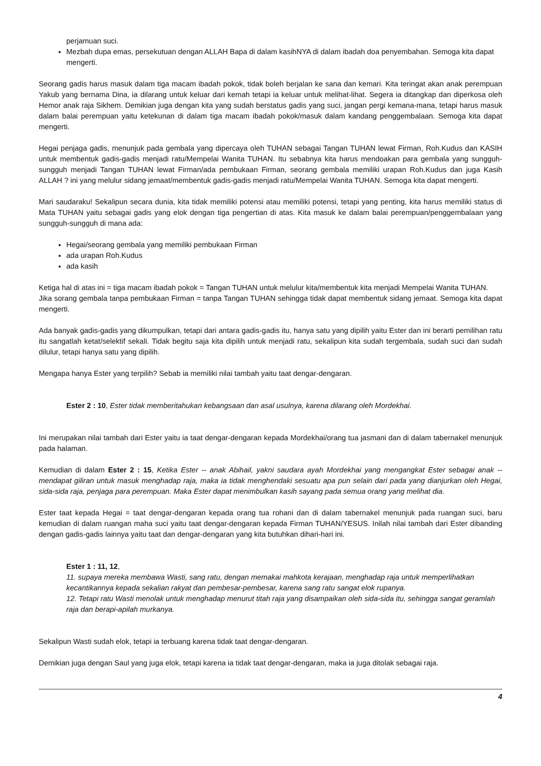perjamuan suci.
Mezbah dupa emas, persekutuan dengan ALLAH Bapa di dalam kasihNYA di dalam ibadah doa penyembahan. Semoga kita dapat mengerti.
Seorang gadis harus masuk dalam tiga macam ibadah pokok, tidak boleh berjalan ke sana dan kemari. Kita teringat akan anak perempuan Yakub yang bernama Dina, ia dilarang untuk keluar dari kemah tetapi ia keluar untuk melihat-lihat. Segera ia ditangkap dan diperkosa oleh Hemor anak raja Sikhem. Demikian juga dengan kita yang sudah berstatus gadis yang suci, jangan pergi kemana-mana, tetapi harus masuk dalam balai perempuan yaitu ketekunan di dalam tiga macam ibadah pokok/masuk dalam kandang penggembalaan. Semoga kita dapat mengerti.
Hegai penjaga gadis, menunjuk pada gembala yang dipercaya oleh TUHAN sebagai Tangan TUHAN lewat Firman, Roh.Kudus dan KASIH untuk membentuk gadis-gadis menjadi ratu/Mempelai Wanita TUHAN. Itu sebabnya kita harus mendoakan para gembala yang sungguh-sungguh menjadi Tangan TUHAN lewat Firman/ada pembukaan Firman, seorang gembala memiliki urapan Roh.Kudus dan juga Kasih ALLAH ? ini yang melulur sidang jemaat/membentuk gadis-gadis menjadi ratu/Mempelai Wanita TUHAN. Semoga kita dapat mengerti.
Mari saudaraku! Sekalipun secara dunia, kita tidak memiliki potensi atau memiliki potensi, tetapi yang penting, kita harus memiliki status di Mata TUHAN yaitu sebagai gadis yang elok dengan tiga pengertian di atas. Kita masuk ke dalam balai perempuan/penggembalaan yang sungguh-sungguh di mana ada:
Hegai/seorang gembala yang memiliki pembukaan Firman
ada urapan Roh.Kudus
ada kasih
Ketiga hal di atas ini = tiga macam ibadah pokok = Tangan TUHAN untuk melulur kita/membentuk kita menjadi Mempelai Wanita TUHAN.
Jika sorang gembala tanpa pembukaan Firman = tanpa Tangan TUHAN sehingga tidak dapat membentuk sidang jemaat. Semoga kita dapat mengerti.
Ada banyak gadis-gadis yang dikumpulkan, tetapi dari antara gadis-gadis itu, hanya satu yang dipilih yaitu Ester dan ini berarti pemilihan ratu itu sangatlah ketat/selektif sekali. Tidak begitu saja kita dipilih untuk menjadi ratu, sekalipun kita sudah tergembala, sudah suci dan sudah dilulur, tetapi hanya satu yang dipilih.
Mengapa hanya Ester yang terpilih? Sebab ia memiliki nilai tambah yaitu taat dengar-dengaran.
Ester 2 : 10, Ester tidak memberitahukan kebangsaan dan asal usulnya, karena dilarang oleh Mordekhai.
Ini merupakan nilai tambah dari Ester yaitu ia taat dengar-dengaran kepada Mordekhai/orang tua jasmani dan di dalam tabernakel menunjuk pada halaman.
Kemudian di dalam Ester 2 : 15, Ketika Ester -- anak Abihail, yakni saudara ayah Mordekhai yang mengangkat Ester sebagai anak -- mendapat giliran untuk masuk menghadap raja, maka ia tidak menghendaki sesuatu apa pun selain dari pada yang dianjurkan oleh Hegai, sida-sida raja, penjaga para perempuan. Maka Ester dapat menimbulkan kasih sayang pada semua orang yang melihat dia.
Ester taat kepada Hegai = taat dengar-dengaran kepada orang tua rohani dan di dalam tabernakel menunjuk pada ruangan suci, baru kemudian di dalam ruangan maha suci yaitu taat dengar-dengaran kepada Firman TUHAN/YESUS. Inilah nilai tambah dari Ester dibanding dengan gadis-gadis lainnya yaitu taat dan dengar-dengaran yang kita butuhkan dihari-hari ini.
Ester 1 : 11, 12,
11. supaya mereka membawa Wasti, sang ratu, dengan memakai mahkota kerajaan, menghadap raja untuk memperlihatkan kecantikannya kepada sekalian rakyat dan pembesar-pembesar, karena sang ratu sangat elok rupanya.
12. Tetapi ratu Wasti menolak untuk menghadap menurut titah raja yang disampaikan oleh sida-sida itu, sehingga sangat geramlah raja dan berapi-apilah murkanya.
Sekalipun Wasti sudah elok, tetapi ia terbuang karena tidak taat dengar-dengaran.
Demikian juga dengan Saul yang juga elok, tetapi karena ia tidak taat dengar-dengaran, maka ia juga ditolak sebagai raja.
4